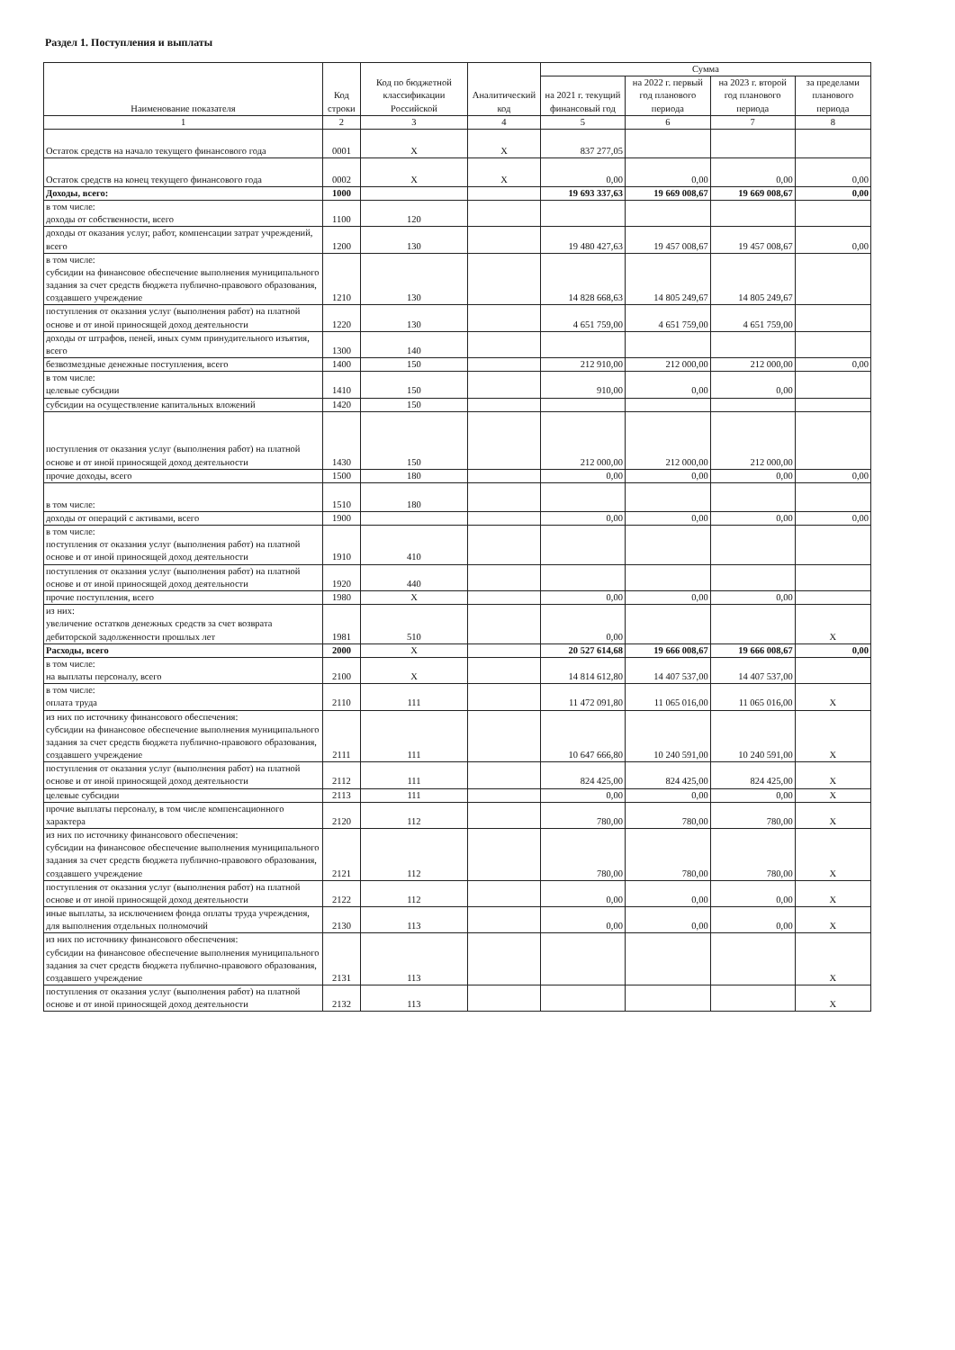Раздел 1. Поступления и выплаты
| Наименование показателя | Код строки | Код по бюджетной классификации Российской | Аналитический код | Сумма | | | |
| --- | --- | --- | --- | --- | --- | --- | --- |
| | | | | на 2021 г. текущий финансовый год | на 2022 г. первый год планового периода | на 2023 г. второй год планового периода | за пределами планового периода |
| 1 | 2 | 3 | 4 | 5 | 6 | 7 | 8 |
| Остаток средств на начало текущего финансового года | 0001 | X | X | 837 277,05 | | | |
| Остаток средств на конец текущего финансового года | 0002 | X | X | 0,00 | 0,00 | 0,00 | 0,00 |
| Доходы, всего: | 1000 | | | 19 693 337,63 | 19 669 008,67 | 19 669 008,67 | 0,00 |
| в том числе: доходы от собственности, всего | 1100 | 120 | | | | | |
| доходы от оказания услуг, работ, компенсации затрат учреждений, всего | 1200 | 130 | | 19 480 427,63 | 19 457 008,67 | 19 457 008,67 | 0,00 |
| в том числе: субсидии на финансовое обеспечение выполнения муниципального задания за счет средств бюджета публично-правового образования, создавшего учреждение | 1210 | 130 | | 14 828 668,63 | 14 805 249,67 | 14 805 249,67 | |
| поступления от оказания услуг (выполнения работ) на платной основе и от иной приносящей доход деятельности | 1220 | 130 | | 4 651 759,00 | 4 651 759,00 | 4 651 759,00 | |
| доходы от штрафов, пеней, иных сумм принудительного изъятия, всего | 1300 | 140 | | | | | |
| безвозмездные денежные поступления, всего | 1400 | 150 | | 212 910,00 | 212 000,00 | 212 000,00 | 0,00 |
| в том числе: целевые субсидии | 1410 | 150 | | 910,00 | 0,00 | 0,00 | |
| субсидии на осуществление капитальных вложений | 1420 | 150 | | | | | |
| поступления от оказания услуг (выполнения работ) на платной основе и от иной приносящей доход деятельности | 1430 | 150 | | 212 000,00 | 212 000,00 | 212 000,00 | |
| прочие доходы, всего | 1500 | 180 | | 0,00 | 0,00 | 0,00 | 0,00 |
| в том числе: | 1510 | 180 | | | | | |
| доходы от операций с активами, всего | 1900 | | | 0,00 | 0,00 | 0,00 | 0,00 |
| в том числе: поступления от оказания услуг (выполнения работ) на платной основе и от иной приносящей доход деятельности | 1910 | 410 | | | | | |
| поступления от оказания услуг (выполнения работ) на платной основе и от иной приносящей доход деятельности | 1920 | 440 | | | | | |
| прочие поступления, всего | 1980 | X | | 0,00 | 0,00 | 0,00 | |
| из них: увеличение остатков денежных средств за счет возврата дебиторской задолженности прошлых лет | 1981 | 510 | | 0,00 | | | X |
| Расходы, всего | 2000 | X | | 20 527 614,68 | 19 666 008,67 | 19 666 008,67 | 0,00 |
| в том числе: на выплаты персоналу, всего | 2100 | X | | 14 814 612,80 | 14 407 537,00 | 14 407 537,00 | |
| в том числе: оплата труда | 2110 | 111 | | 11 472 091,80 | 11 065 016,00 | 11 065 016,00 | X |
| из них по источнику финансового обеспечения: субсидии на финансовое обеспечение выполнения муниципального задания за счет средств бюджета публично-правового образования, создавшего учреждение | 2111 | 111 | | 10 647 666,80 | 10 240 591,00 | 10 240 591,00 | X |
| поступления от оказания услуг (выполнения работ) на платной основе и от иной приносящей доход деятельности | 2112 | 111 | | 824 425,00 | 824 425,00 | 824 425,00 | X |
| целевые субсидии | 2113 | 111 | | 0,00 | 0,00 | 0,00 | X |
| прочие выплаты персоналу, в том числе компенсационного характера | 2120 | 112 | | 780,00 | 780,00 | 780,00 | X |
| из них по источнику финансового обеспечения: субсидии на финансовое обеспечение выполнения муниципального задания за счет средств бюджета публично-правового образования, создавшего учреждение | 2121 | 112 | | 780,00 | 780,00 | 780,00 | X |
| поступления от оказания услуг (выполнения работ) на платной основе и от иной приносящей доход деятельности | 2122 | 112 | | 0,00 | 0,00 | 0,00 | X |
| иные выплаты, за исключением фонда оплаты труда учреждения, для выполнения отдельных полномочий | 2130 | 113 | | 0,00 | 0,00 | 0,00 | X |
| из них по источнику финансового обеспечения: субсидии на финансовое обеспечение выполнения муниципального задания за счет средств бюджета публично-правового образования, создавшего учреждение | 2131 | 113 | | | | | X |
| поступления от оказания услуг (выполнения работ) на платной основе и от иной приносящей доход деятельности | 2132 | 113 | | | | | X |